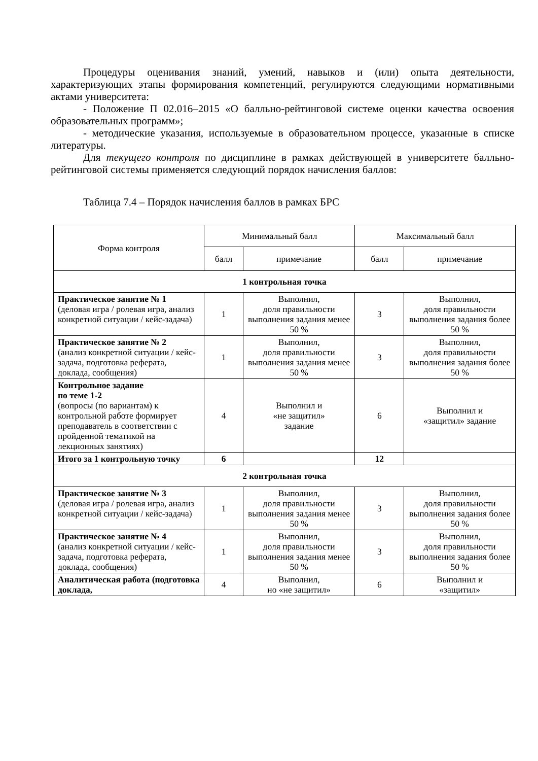Процедуры оценивания знаний, умений, навыков и (или) опыта деятельности, характеризующих этапы формирования компетенций, регулируются следующими нормативными актами университета:
- Положение П 02.016–2015 «О балльно-рейтинговой системе оценки качества освоения образовательных программ»;
- методические указания, используемые в образовательном процессе, указанные в списке литературы.
Для текущего контроля по дисциплине в рамках действующей в университете балльно-рейтинговой системы применяется следующий порядок начисления баллов:
Таблица 7.4 – Порядок начисления баллов в рамках БРС
| Форма контроля | Минимальный балл | | Максимальный балл | |
| --- | --- | --- | --- | --- |
| | балл | примечание | балл | примечание |
| 1 контрольная точка | | | | |
| Практическое занятие № 1 (деловая игра / ролевая игра, анализ конкретной ситуации / кейс-задача) | 1 | Выполнил, доля правильности выполнения задания менее 50 % | 3 | Выполнил, доля правильности выполнения задания более 50 % |
| Практическое занятие № 2 (анализ конкретной ситуации / кейс-задача, подготовка реферата, доклада, сообщения) | 1 | Выполнил, доля правильности выполнения задания менее 50 % | 3 | Выполнил, доля правильности выполнения задания более 50 % |
| Контрольное задание по теме 1-2 (вопросы (по вариантам) к контрольной работе формирует преподаватель в соответствии с пройденной тематикой на лекционных занятиях) | 4 | Выполнил и «не защитил» задание | 6 | Выполнил и «защитил» задание |
| Итого за 1 контрольную точку | 6 | | 12 | |
| 2 контрольная точка | | | | |
| Практическое занятие № 3 (деловая игра / ролевая игра, анализ конкретной ситуации / кейс-задача) | 1 | Выполнил, доля правильности выполнения задания менее 50 % | 3 | Выполнил, доля правильности выполнения задания более 50 % |
| Практическое занятие № 4 (анализ конкретной ситуации / кейс-задача, подготовка реферата, доклада, сообщения) | 1 | Выполнил, доля правильности выполнения задания менее 50 % | 3 | Выполнил, доля правильности выполнения задания более 50 % |
| Аналитическая работа (подготовка доклада, | 4 | Выполнил, но «не защитил» | 6 | Выполнил и «защитил» |